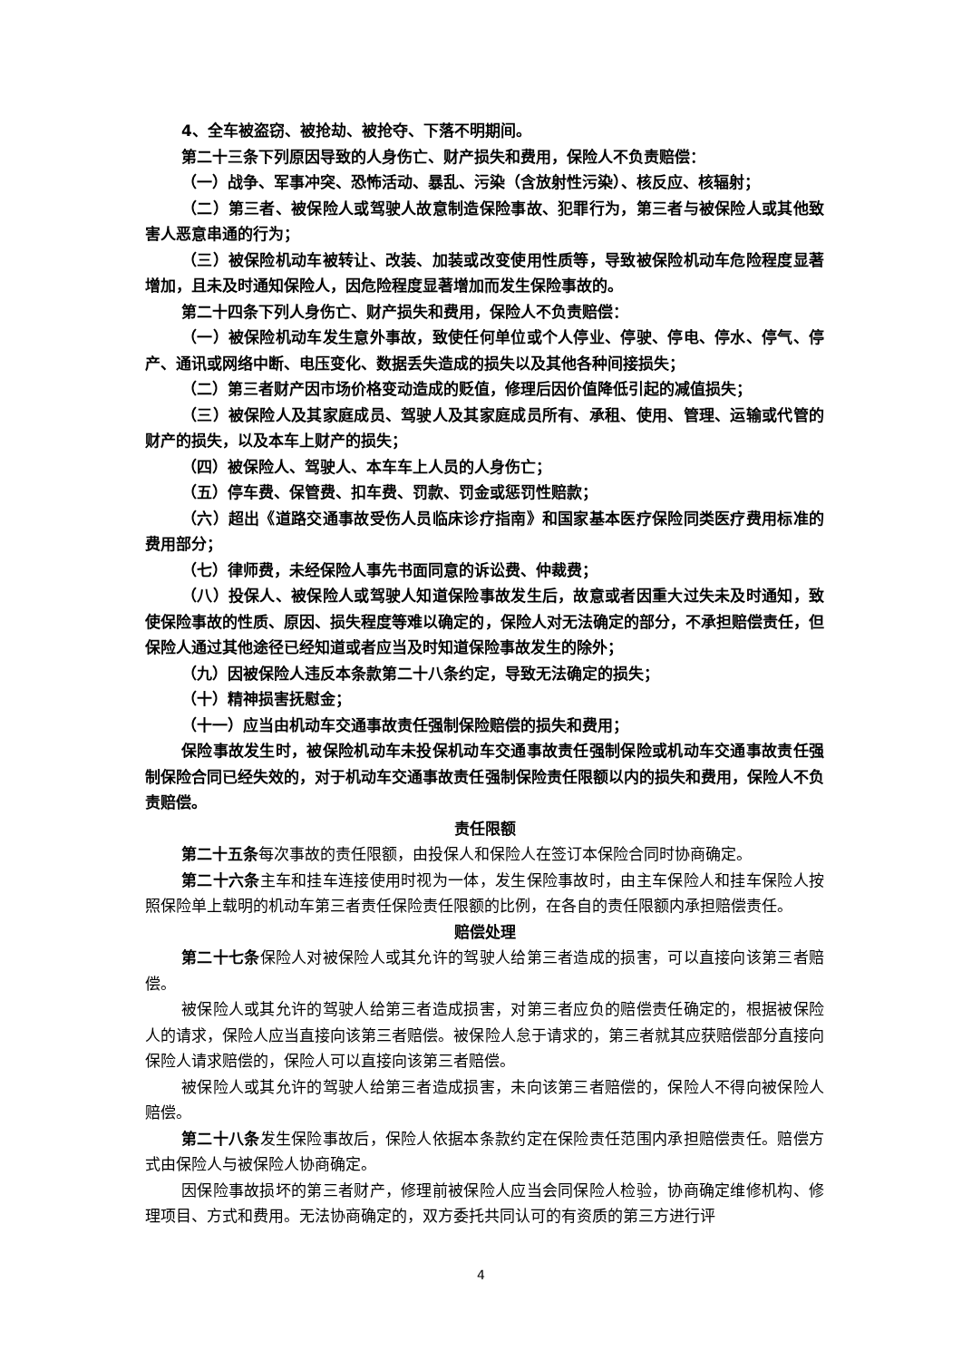4、全车被盗窃、被抢劫、被抢夺、下落不明期间。
第二十三条下列原因导致的人身伤亡、财产损失和费用，保险人不负责赔偿：
（一）战争、军事冲突、恐怖活动、暴乱、污染（含放射性污染）、核反应、核辐射；
（二）第三者、被保险人或驾驶人故意制造保险事故、犯罪行为，第三者与被保险人或其他致害人恶意串通的行为；
（三）被保险机动车被转让、改装、加装或改变使用性质等，导致被保险机动车危险程度显著增加，且未及时通知保险人，因危险程度显著增加而发生保险事故的。
第二十四条下列人身伤亡、财产损失和费用，保险人不负责赔偿：
（一）被保险机动车发生意外事故，致使任何单位或个人停业、停驶、停电、停水、停气、停产、通讯或网络中断、电压变化、数据丢失造成的损失以及其他各种间接损失；
（二）第三者财产因市场价格变动造成的贬值，修理后因价值降低引起的减值损失；
（三）被保险人及其家庭成员、驾驶人及其家庭成员所有、承租、使用、管理、运输或代管的财产的损失，以及本车上财产的损失；
（四）被保险人、驾驶人、本车车上人员的人身伤亡；
（五）停车费、保管费、扣车费、罚款、罚金或惩罚性赔款；
（六）超出《道路交通事故受伤人员临床诊疗指南》和国家基本医疗保险同类医疗费用标准的费用部分；
（七）律师费，未经保险人事先书面同意的诉讼费、仲裁费；
（八）投保人、被保险人或驾驶人知道保险事故发生后，故意或者因重大过失未及时通知，致使保险事故的性质、原因、损失程度等难以确定的，保险人对无法确定的部分，不承担赔偿责任，但保险人通过其他途径已经知道或者应当及时知道保险事故发生的除外；
（九）因被保险人违反本条款第二十八条约定，导致无法确定的损失；
（十）精神损害抚慰金；
（十一）应当由机动车交通事故责任强制保险赔偿的损失和费用；
保险事故发生时，被保险机动车未投保机动车交通事故责任强制保险或机动车交通事故责任强制保险合同已经失效的，对于机动车交通事故责任强制保险责任限额以内的损失和费用，保险人不负责赔偿。
责任限额
第二十五条每次事故的责任限额，由投保人和保险人在签订本保险合同时协商确定。
第二十六条主车和挂车连接使用时视为一体，发生保险事故时，由主车保险人和挂车保险人按照保险单上载明的机动车第三者责任保险责任限额的比例，在各自的责任限额内承担赔偿责任。
赔偿处理
第二十七条保险人对被保险人或其允许的驾驶人给第三者造成的损害，可以直接向该第三者赔偿。
被保险人或其允许的驾驶人给第三者造成损害，对第三者应负的赔偿责任确定的，根据被保险人的请求，保险人应当直接向该第三者赔偿。被保险人怠于请求的，第三者就其应获赔偿部分直接向保险人请求赔偿的，保险人可以直接向该第三者赔偿。
被保险人或其允许的驾驶人给第三者造成损害，未向该第三者赔偿的，保险人不得向被保险人赔偿。
第二十八条发生保险事故后，保险人依据本条款约定在保险责任范围内承担赔偿责任。赔偿方式由保险人与被保险人协商确定。
因保险事故损坏的第三者财产，修理前被保险人应当会同保险人检验，协商确定维修机构、修理项目、方式和费用。无法协商确定的，双方委托共同认可的有资质的第三方进行评
4